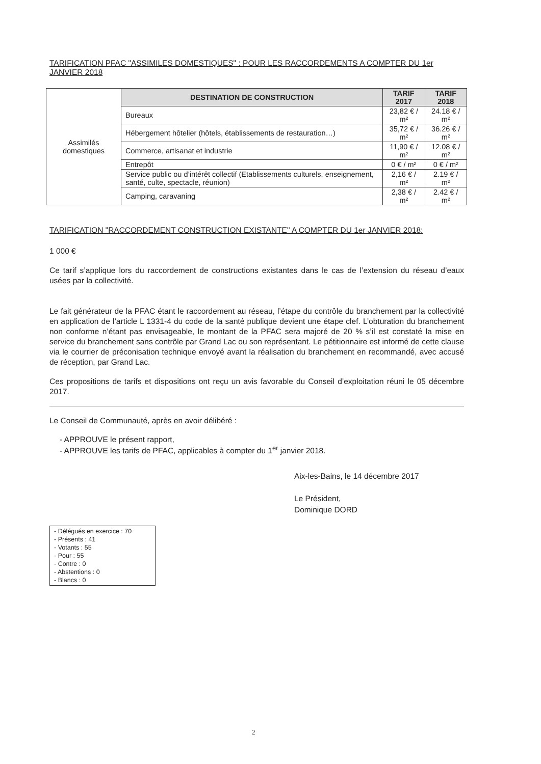TARIFICATION PFAC "ASSIMILES DOMESTIQUES" : POUR LES RACCORDEMENTS A COMPTER DU 1er JANVIER 2018
| Assimilés domestiques | DESTINATION DE CONSTRUCTION | TARIF 2017 | TARIF 2018 |
| | Bureaux | 23,82 € / m² | 24.18 € / m² |
| | Hébergement hôtelier (hôtels, établissements de restauration…) | 35,72 € / m² | 36.26 € / m² |
| | Commerce, artisanat et industrie | 11,90 € / m² | 12.08 € / m² |
| | Entrepôt | 0 € / m² | 0 € / m² |
| | Service public ou d’intérêt collectif (Etablissements culturels, enseignement, santé, culte, spectacle, réunion) | 2,16 € / m² | 2.19 € / m² |
| | Camping, caravaning | 2,38 € / m² | 2.42 € / m² |
TARIFICATION "RACCORDEMENT CONSTRUCTION EXISTANTE" A COMPTER DU 1er JANVIER 2018:
1 000 €
Ce tarif s’applique lors du raccordement de constructions existantes dans le cas de l’extension du réseau d’eaux usées par la collectivité.
Le fait générateur de la PFAC étant le raccordement au réseau, l’étape du contrôle du branchement par la collectivité en application de l’article L 1331-4 du code de la santé publique devient une étape clef. L’obturation du branchement non conforme n’étant pas envisageable, le montant de la PFAC sera majoré de 20 % s’il est constaté la mise en service du branchement sans contrôle par Grand Lac ou son représentant. Le pétitionnaire est informé de cette clause via le courrier de préconisation technique envoyé avant la réalisation du branchement en recommandé, avec accusé de réception, par Grand Lac.
Ces propositions de tarifs et dispositions ont reçu un avis favorable du Conseil d’exploitation réuni le 05 décembre 2017.
Le Conseil de Communauté, après en avoir délibéré :
- APPROUVE le présent rapport,
- APPROUVE les tarifs de PFAC, applicables à compter du 1<sup>er</sup> janvier 2018.
Aix-les-Bains, le 14 décembre 2017
Le Président,
Dominique DORD
- Délégués en exercice : 70
- Présents : 41
- Votants : 55
- Pour : 55
- Contre : 0
- Abstentions : 0
- Blancs : 0
2